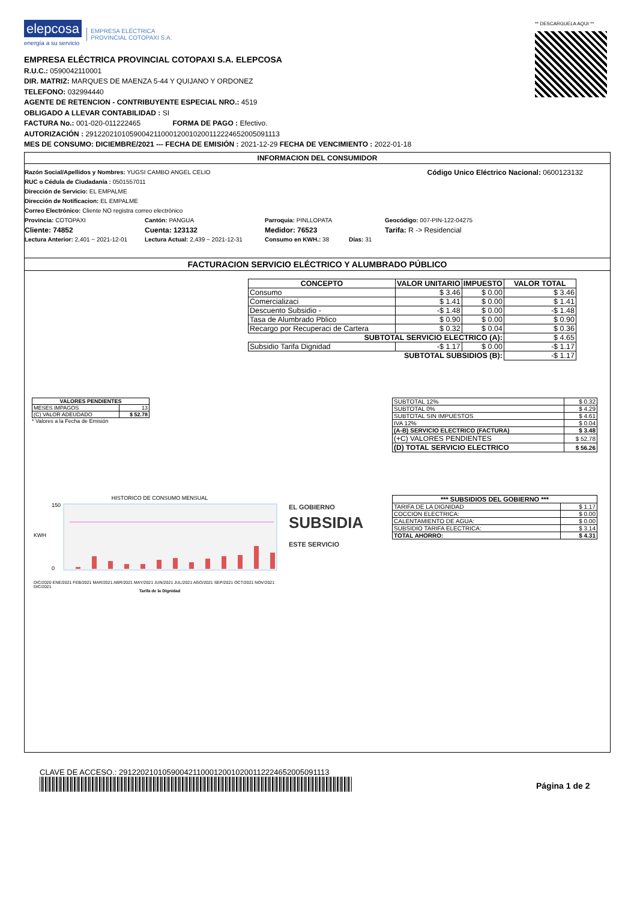elepcosa
energía a su servicio
EMPRESA ELÉCTRICA
PROVINCIAL COTOPAXI S.A.
EMPRESA ELÉCTRICA PROVINCIAL COTOPAXI S.A. ELEPCOSA
R.U.C.: 0590042110001
DIR. MATRIZ: MARQUES DE MAENZA 5-44 Y QUIJANO Y ORDONEZ
TELEFONO: 032994440
AGENTE DE RETENCION - CONTRIBUYENTE ESPECIAL NRO.: 4519
OBLIGADO A LLEVAR CONTABILIDAD : SI
FACTURA No.: 001-020-011222465 FORMA DE PAGO : Efectivo.
AUTORIZACIÓN : 2912202101059004211000120010200112224652005091113
MES DE CONSUMO: DICIEMBRE/2021 --- FECHA DE EMISIÓN : 2021-12-29 FECHA DE VENCIMIENTO : 2022-01-18
** DESCARGUELA AQUI **
INFORMACION DEL CONSUMIDOR
Razón Social/Apellidos y Nombres: YUGSI CAMBO ANGEL CELIO Código Unico Eléctrico Nacional: 0600123132
RUC o Cédula de Ciudadanía : 0501557011
Dirección de Servicio: EL EMPALME
Dirección de Notificacion: EL EMPALME
Correo Electrónico: Cliente NO registra correo electrónico
Provincia: COTOPAXI Cantón: PANGUA Parroquia: PINLLOPATA Geocódigo: 007-PIN-122-04275
Cliente: 74852 Cuenta: 123132 Medidor: 76523 Tarifa: R -> Residencial
Lectura Anterior: 2,401 ~ 2021-12-01
Lectura Actual: 2,439 ~ 2021-12-31
Consumo en KWH.: 38 Días: 31
FACTURACION SERVICIO ELÉCTRICO Y ALUMBRADO PÚBLICO
| CONCEPTO | VALOR UNITARIO | IMPUESTO | VALOR TOTAL |
| --- | --- | --- | --- |
| Consumo | $ 3.46 | $ 0.00 | $ 3.46 |
| Comercializaci | $ 1.41 | $ 0.00 | $ 1.41 |
| Descuento Subsidio - | -$ 1.48 | $ 0.00 | -$ 1.48 |
| Tasa de Alumbrado Pblico | $ 0.90 | $ 0.00 | $ 0.90 |
| Recargo por Recuperaci de Cartera | $ 0.32 | $ 0.04 | $ 0.36 |
| SUBTOTAL SERVICIO ELECTRICO (A): | | | $ 4.65 |
| Subsidio Tarifa Dignidad | -$ 1.17 | $ 0.00 | -$ 1.17 |
| SUBTOTAL SUBSIDIOS (B): | | | -$ 1.17 |
| VALORES PENDIENTES | |
| --- | --- |
| MESES IMPAGOS | 13 |
| (C) VALOR ADEUDADO | $ 52.78 |
* Valores a la Fecha de Emisión
| SUBTOTAL 12% | $ 0.32 |
| SUBTOTAL 0% | $ 4.29 |
| SUBTOTAL SIN IMPUESTOS | $ 4.61 |
| IVA 12% | $ 0.04 |
| (A-B) SERVICIO ELECTRICO (FACTURA) | $ 3.48 |
| (+C) VALORES PENDIENTES | $ 52.78 |
| (D) TOTAL SERVICIO ELECTRICO | $ 56.26 |
HISTORICO DE CONSUMO MENSUAL
KWH
150
0
DIC/2020 ENE/2021 FEB/2021 MAR/2021 ABR/2021 MAY/2021 JUN/2021 JUL/2021 AGO/2021 SEP/2021 OCT/2021 NOV/2021 DIC/2021
Tarifa de la Dignidad
EL GOBIERNO
SUBSIDIA
ESTE SERVICIO
| *** SUBSIDIOS DEL GOBIERNO *** | |
| --- | --- |
| TARIFA DE LA DIGNIDAD | $ 1.17 |
| COCCION ELECTRICA: | $ 0.00 |
| CALENTAMIENTO DE AGUA: | $ 0.00 |
| SUBSIDIO TARIFA ELECTRICA: | $ 3.14 |
| TOTAL AHORRO: | $ 4.31 |
CLAVE DE ACCESO.: 2912202101059004211000120010200112224652005091113
Página 1 de 2